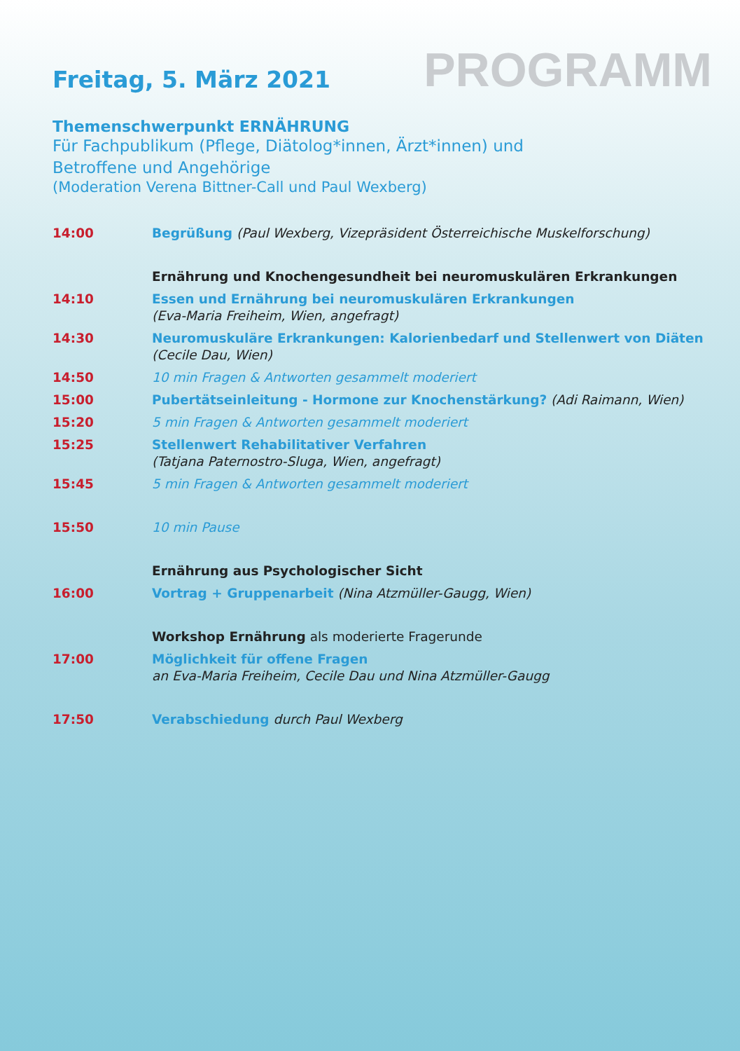Freitag, 5. März 2021
PROGRAMM
Themenschwerpunkt ERNÄHRUNG
Für Fachpublikum (Pflege, Diätolog*innen, Ärzt*innen) und
Betroffene und Angehörige
(Moderation Verena Bittner-Call und Paul Wexberg)
| 14:00 | Begrüßung (Paul Wexberg, Vizepräsident Österreichische Muskelforschung) |
| | Ernährung und Knochengesundheit bei neuromuskulären Erkrankungen |
| 14:10 | Essen und Ernährung bei neuromuskulären Erkrankungen (Eva-Maria Freiheim, Wien, angefragt) |
| 14:30 | Neuromuskuläre Erkrankungen: Kalorienbedarf und Stellenwert von Diäten (Cecile Dau, Wien) |
| 14:50 | 10 min Fragen & Antworten gesammelt moderiert |
| 15:00 | Pubertätseinleitung - Hormone zur Knochenstärkung? (Adi Raimann, Wien) |
| 15:20 | 5 min Fragen & Antworten gesammelt moderiert |
| 15:25 | Stellenwert Rehabilitativer Verfahren (Tatjana Paternostro-Sluga, Wien, angefragt) |
| 15:45 | 5 min Fragen & Antworten gesammelt moderiert |
| 15:50 | 10 min Pause |
| | Ernährung aus Psychologischer Sicht |
| 16:00 | Vortrag + Gruppenarbeit (Nina Atzmüller-Gaugg, Wien) |
| | Workshop Ernährung als moderierte Fragerunde |
| 17:00 | Möglichkeit für offene Fragen an Eva-Maria Freiheim, Cecile Dau und Nina Atzmüller-Gaugg |
| 17:50 | Verabschiedung durch Paul Wexberg |